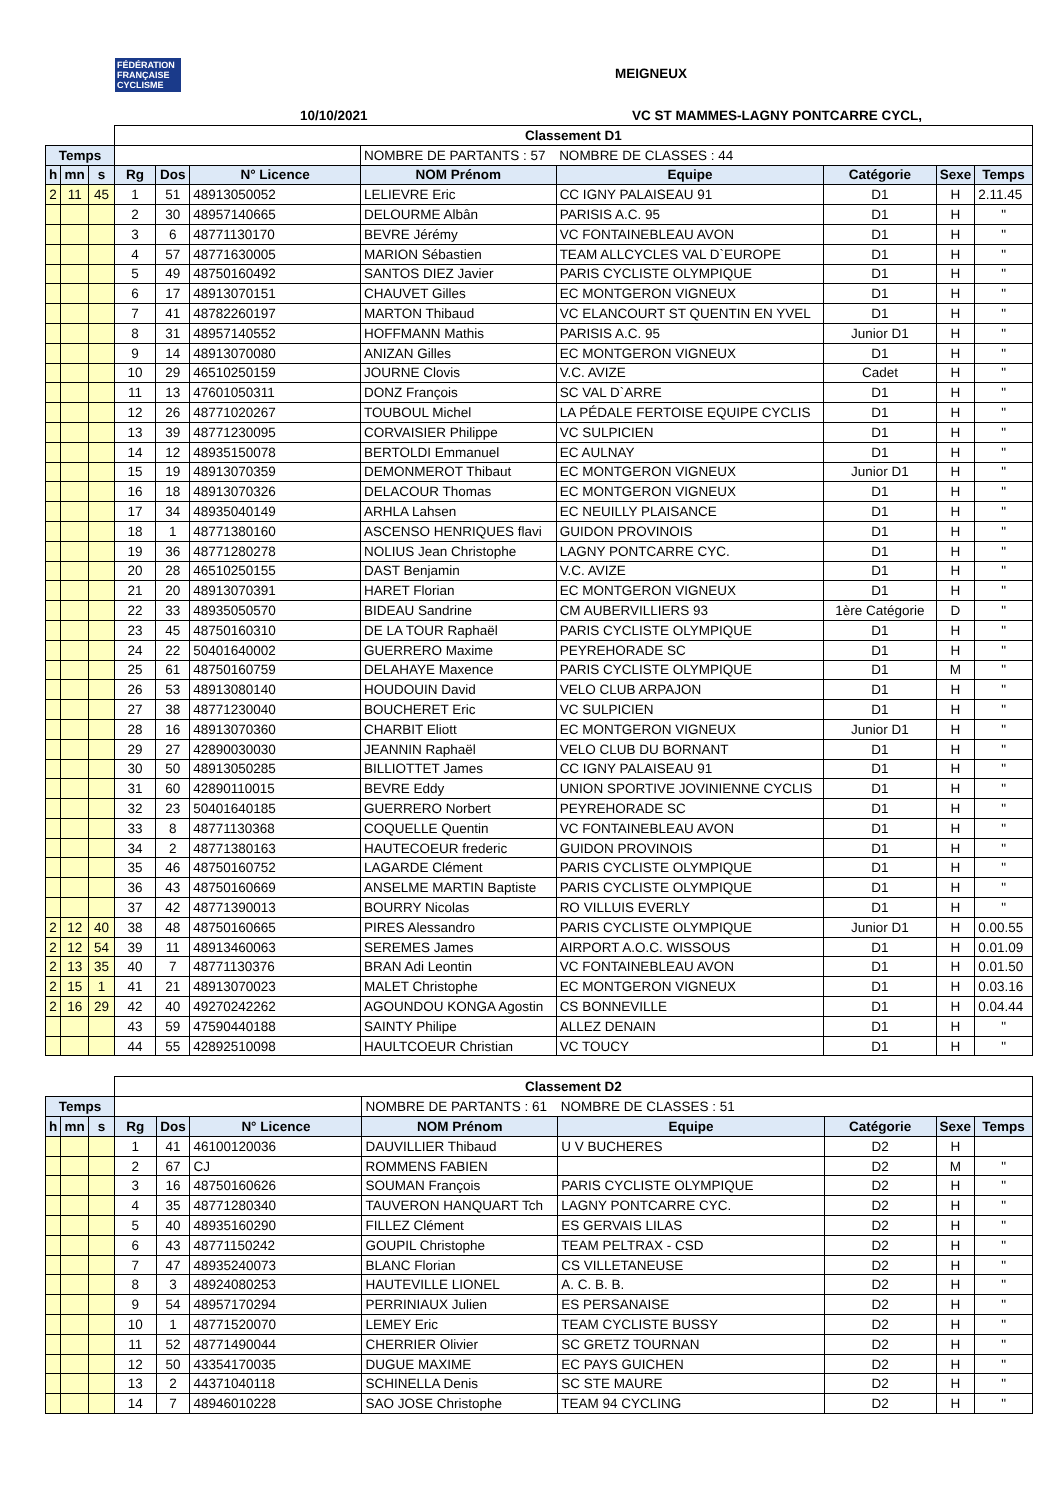FÉDÉRATION
FRANÇAISE
CYCLISME
MEIGNEUX
10/10/2021
VC ST MAMMES-LAGNY PONTCARRE CYCL,
| | | | Classement D1 | | | | | | | |
| Temps | | | | | | NOMBRE DE PARTANTS : 57 | NOMBRE DE CLASSES : 44 | | | |
| h | mn | s | Rg | Dos | N° Licence | NOM Prénom | Equipe | Catégorie | Sexe | Temps |
| 2 | 11 | 45 | 1 | 51 | 48913050052 | LELIEVRE Eric | CC IGNY PALAISEAU 91 | D1 | H | 2.11.45 |
| | | | 2 | 30 | 48957140665 | DELOURME Albân | PARISIS A.C. 95 | D1 | H | " |
| | | | 3 | 6 | 48771130170 | BEVRE Jérémy | VC FONTAINEBLEAU AVON | D1 | H | " |
| | | | 4 | 57 | 48771630005 | MARION Sébastien | TEAM ALLCYCLES VAL D`EUROPE | D1 | H | " |
| | | | 5 | 49 | 48750160492 | SANTOS DIEZ Javier | PARIS CYCLISTE OLYMPIQUE | D1 | H | " |
| | | | 6 | 17 | 48913070151 | CHAUVET Gilles | EC MONTGERON VIGNEUX | D1 | H | " |
| | | | 7 | 41 | 48782260197 | MARTON Thibaud | VC ELANCOURT ST QUENTIN EN YVEL | D1 | H | " |
| | | | 8 | 31 | 48957140552 | HOFFMANN Mathis | PARISIS A.C. 95 | Junior D1 | H | " |
| | | | 9 | 14 | 48913070080 | ANIZAN Gilles | EC MONTGERON VIGNEUX | D1 | H | " |
| | | | 10 | 29 | 46510250159 | JOURNE Clovis | V.C. AVIZE | Cadet | H | " |
| | | | 11 | 13 | 47601050311 | DONZ François | SC VAL D`ARRE | D1 | H | " |
| | | | 12 | 26 | 48771020267 | TOUBOUL Michel | LA PÉDALE FERTOISE EQUIPE CYCLIS | D1 | H | " |
| | | | 13 | 39 | 48771230095 | CORVAISIER Philippe | VC SULPICIEN | D1 | H | " |
| | | | 14 | 12 | 48935150078 | BERTOLDI Emmanuel | EC AULNAY | D1 | H | " |
| | | | 15 | 19 | 48913070359 | DEMONMEROT Thibaut | EC MONTGERON VIGNEUX | Junior D1 | H | " |
| | | | 16 | 18 | 48913070326 | DELACOUR Thomas | EC MONTGERON VIGNEUX | D1 | H | " |
| | | | 17 | 34 | 48935040149 | ARHLA Lahsen | EC NEUILLY PLAISANCE | D1 | H | " |
| | | | 18 | 1 | 48771380160 | ASCENSO HENRIQUES flavi | GUIDON PROVINOIS | D1 | H | " |
| | | | 19 | 36 | 48771280278 | NOLIUS Jean Christophe | LAGNY PONTCARRE CYC. | D1 | H | " |
| | | | 20 | 28 | 46510250155 | DAST Benjamin | V.C. AVIZE | D1 | H | " |
| | | | 21 | 20 | 48913070391 | HARET Florian | EC MONTGERON VIGNEUX | D1 | H | " |
| | | | 22 | 33 | 48935050570 | BIDEAU Sandrine | CM AUBERVILLIERS 93 | 1ère Catégorie | D | " |
| | | | 23 | 45 | 48750160310 | DE LA TOUR Raphaël | PARIS CYCLISTE OLYMPIQUE | D1 | H | " |
| | | | 24 | 22 | 50401640002 | GUERRERO Maxime | PEYREHORADE SC | D1 | H | " |
| | | | 25 | 61 | 48750160759 | DELAHAYE Maxence | PARIS CYCLISTE OLYMPIQUE | D1 | M | " |
| | | | 26 | 53 | 48913080140 | HOUDOUIN David | VELO CLUB ARPAJON | D1 | H | " |
| | | | 27 | 38 | 48771230040 | BOUCHERET Eric | VC SULPICIEN | D1 | H | " |
| | | | 28 | 16 | 48913070360 | CHARBIT Eliott | EC MONTGERON VIGNEUX | Junior D1 | H | " |
| | | | 29 | 27 | 42890030030 | JEANNIN Raphaël | VELO CLUB DU BORNANT | D1 | H | " |
| | | | 30 | 50 | 48913050285 | BILLIOTTET James | CC IGNY PALAISEAU 91 | D1 | H | " |
| | | | 31 | 60 | 42890110015 | BEVRE Eddy | UNION SPORTIVE JOVINIENNE CYCLIS | D1 | H | " |
| | | | 32 | 23 | 50401640185 | GUERRERO Norbert | PEYREHORADE SC | D1 | H | " |
| | | | 33 | 8 | 48771130368 | COQUELLE Quentin | VC FONTAINEBLEAU AVON | D1 | H | " |
| | | | 34 | 2 | 48771380163 | HAUTECOEUR frederic | GUIDON PROVINOIS | D1 | H | " |
| | | | 35 | 46 | 48750160752 | LAGARDE Clément | PARIS CYCLISTE OLYMPIQUE | D1 | H | " |
| | | | 36 | 43 | 48750160669 | ANSELME MARTIN Baptiste | PARIS CYCLISTE OLYMPIQUE | D1 | H | " |
| | | | 37 | 42 | 48771390013 | BOURRY Nicolas | RO VILLUIS EVERLY | D1 | H | " |
| 2 | 12 | 40 | 38 | 48 | 48750160665 | PIRES Alessandro | PARIS CYCLISTE OLYMPIQUE | Junior D1 | H | 0.00.55 |
| 2 | 12 | 54 | 39 | 11 | 48913460063 | SEREMES James | AIRPORT A.O.C. WISSOUS | D1 | H | 0.01.09 |
| 2 | 13 | 35 | 40 | 7 | 48771130376 | BRAN Adi Leontin | VC FONTAINEBLEAU AVON | D1 | H | 0.01.50 |
| 2 | 15 | 1 | 41 | 21 | 48913070023 | MALET Christophe | EC MONTGERON VIGNEUX | D1 | H | 0.03.16 |
| 2 | 16 | 29 | 42 | 40 | 49270242262 | AGOUNDOU KONGA Agostin | CS BONNEVILLE | D1 | H | 0.04.44 |
| | | | 43 | 59 | 47590440188 | SAINTY Philipe | ALLEZ DENAIN | D1 | H | " |
| | | | 44 | 55 | 42892510098 | HAULTCOEUR Christian | VC TOUCY | D1 | H | " |
| | | | Classement D2 | | | | | | | |
| Temps | | | | | | NOMBRE DE PARTANTS : 61 | NOMBRE DE CLASSES : 51 | | | |
| h | mn | s | Rg | Dos | N° Licence | NOM Prénom | Equipe | Catégorie | Sexe | Temps |
| | | | 1 | 41 | 46100120036 | DAUVILLIER Thibaud | U V BUCHERES | D2 | H | |
| | | | 2 | 67 | CJ | ROMMENS FABIEN | | D2 | M | " |
| | | | 3 | 16 | 48750160626 | SOUMAN François | PARIS CYCLISTE OLYMPIQUE | D2 | H | " |
| | | | 4 | 35 | 48771280340 | TAUVERON HANQUART Tch | LAGNY PONTCARRE CYC. | D2 | H | " |
| | | | 5 | 40 | 48935160290 | FILLEZ Clément | ES GERVAIS LILAS | D2 | H | " |
| | | | 6 | 43 | 48771150242 | GOUPIL Christophe | TEAM PELTRAX - CSD | D2 | H | " |
| | | | 7 | 47 | 48935240073 | BLANC Florian | CS VILLETANEUSE | D2 | H | " |
| | | | 8 | 3 | 48924080253 | HAUTEVILLE LIONEL | A. C. B. B. | D2 | H | " |
| | | | 9 | 54 | 48957170294 | PERRINIAUX Julien | ES PERSANAISE | D2 | H | " |
| | | | 10 | 1 | 48771520070 | LEMEY Eric | TEAM CYCLISTE BUSSY | D2 | H | " |
| | | | 11 | 52 | 48771490044 | CHERRIER Olivier | SC GRETZ TOURNAN | D2 | H | " |
| | | | 12 | 50 | 43354170035 | DUGUE MAXIME | EC PAYS GUICHEN | D2 | H | " |
| | | | 13 | 2 | 44371040118 | SCHINELLA Denis | SC STE MAURE | D2 | H | " |
| | | | 14 | 7 | 48946010228 | SAO JOSE Christophe | TEAM 94 CYCLING | D2 | H | " |